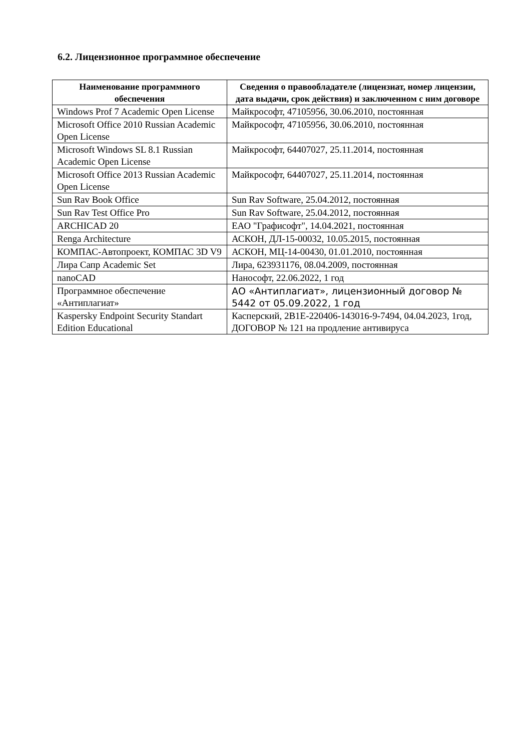6.2. Лицензионное программное обеспечение
| Наименование программного обеспечения | Сведения о правообладателе (лицензиат, номер лицензии, дата выдачи, срок действия) и заключенном с ним договоре |
| --- | --- |
| Windows Prof 7 Academic Open License | Майкрософт, 47105956, 30.06.2010, постоянная |
| Microsoft Office 2010 Russian Academic Open License | Майкрософт, 47105956, 30.06.2010, постоянная |
| Microsoft Windows SL 8.1 Russian Academic Open License | Майкрософт, 64407027, 25.11.2014, постоянная |
| Microsoft Office 2013 Russian Academic Open License | Майкрософт, 64407027, 25.11.2014, постоянная |
| Sun Rav Book Office | Sun Rav Software, 25.04.2012, постоянная |
| Sun Rav Test Office Pro | Sun Rav Software, 25.04.2012, постоянная |
| ARCHICAD 20 | ЕАО "Графисофт", 14.04.2021, постоянная |
| Renga Architecture | АСКОН, ДЛ-15-00032, 10.05.2015, постоянная |
| КОМПАС-Автопроект, КОМПАС 3D V9 | АСКОН, МЦ-14-00430, 01.01.2010, постоянная |
| Лира Сапр Academic Set | Лира, 623931176, 08.04.2009, постоянная |
| nanoCAD | Нанософт, 22.06.2022, 1 год |
| Программное обеспечение «Антиплагиат» | АО «Антиплагиат», лицензионный договор № 5442 от 05.09.2022, 1 год |
| Kaspersky Endpoint Security Standart Edition Educational | Касперский, 2B1E-220406-143016-9-7494, 04.04.2023, 1год, ДОГОВОР № 121 на продление антивируса |